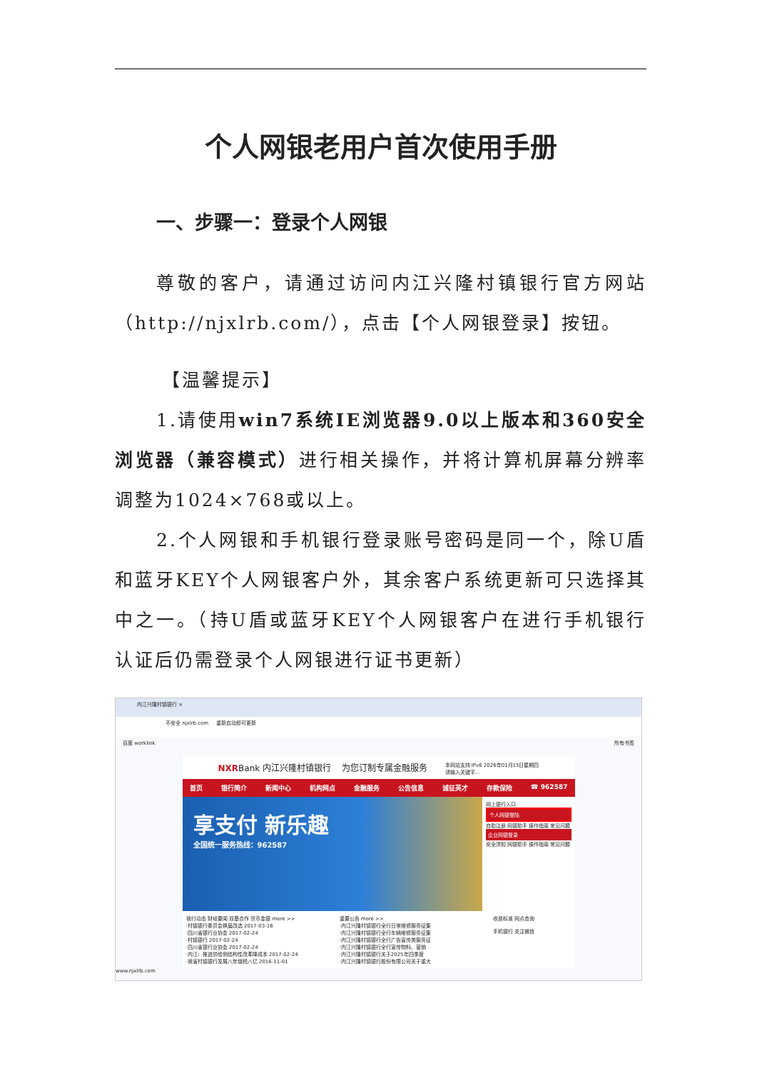个人网银老用户首次使用手册
一、步骤一：登录个人网银
尊敬的客户，请通过访问内江兴隆村镇银行官方网站（http://njxlrb.com/），点击【个人网银登录】按钮。
【温馨提示】
1.请使用win7系统IE浏览器9.0以上版本和360安全浏览器（兼容模式）进行相关操作，并将计算机屏幕分辨率调整为1024×768或以上。
2.个人网银和手机银行登录账号密码是同一个，除U盾和蓝牙KEY个人网银客户外，其余客户系统更新可只选择其中之一。（持U盾或蓝牙KEY个人网银客户在进行手机银行认证后仍需登录个人网银进行证书更新）
内江兴隆村镇银行 ×
不安全 njxlrb.com 重新启动即可更新
百度 worklink 所有书签
NXRBank 内江兴隆村镇银行 为您订制专属金融服务 本网站支持 IPv6 2026年01月15日星期四
请输入关键字...
首页 银行简介 新闻中心 机构网点 金融服务 公告信息 诚征英才 存款保险 ☎ 962587
享支付 新乐趣
全国统一服务热线：962587
网上银行入口
个人网银登陆
自助注册 网银助手 操作指南 常见问题
企业网银登录
安全须知 网银助手 操作指南 常见问题
我行动态 财经要闻 双基合作 货币金银 more >>
·村镇银行委员会换届改选 2017-03-16
·四川省银行业协会 2017-02-24
·村镇银行 2017-02-24
·四川省银行业协会 2017-02-24
·内江：推进供给侧结构性改革降成本 2017-02-24
·我省村镇银行发展八年缴税八亿 2016-11-01
重要公告 more >>
·内江兴隆村镇银行全行日常维修服务征集
·内江兴隆村镇银行全行车辆维修服务征集
·内江兴隆村镇银行全行广告宣传类服务征
·内江兴隆村镇银行全行宣传物料、营销
·内江兴隆村镇银行关于2025年四季度
·内江兴隆村镇银行股份有限公司关于重大
收费标准 网点查询
手机银行 关注微信
www.njxlrb.com